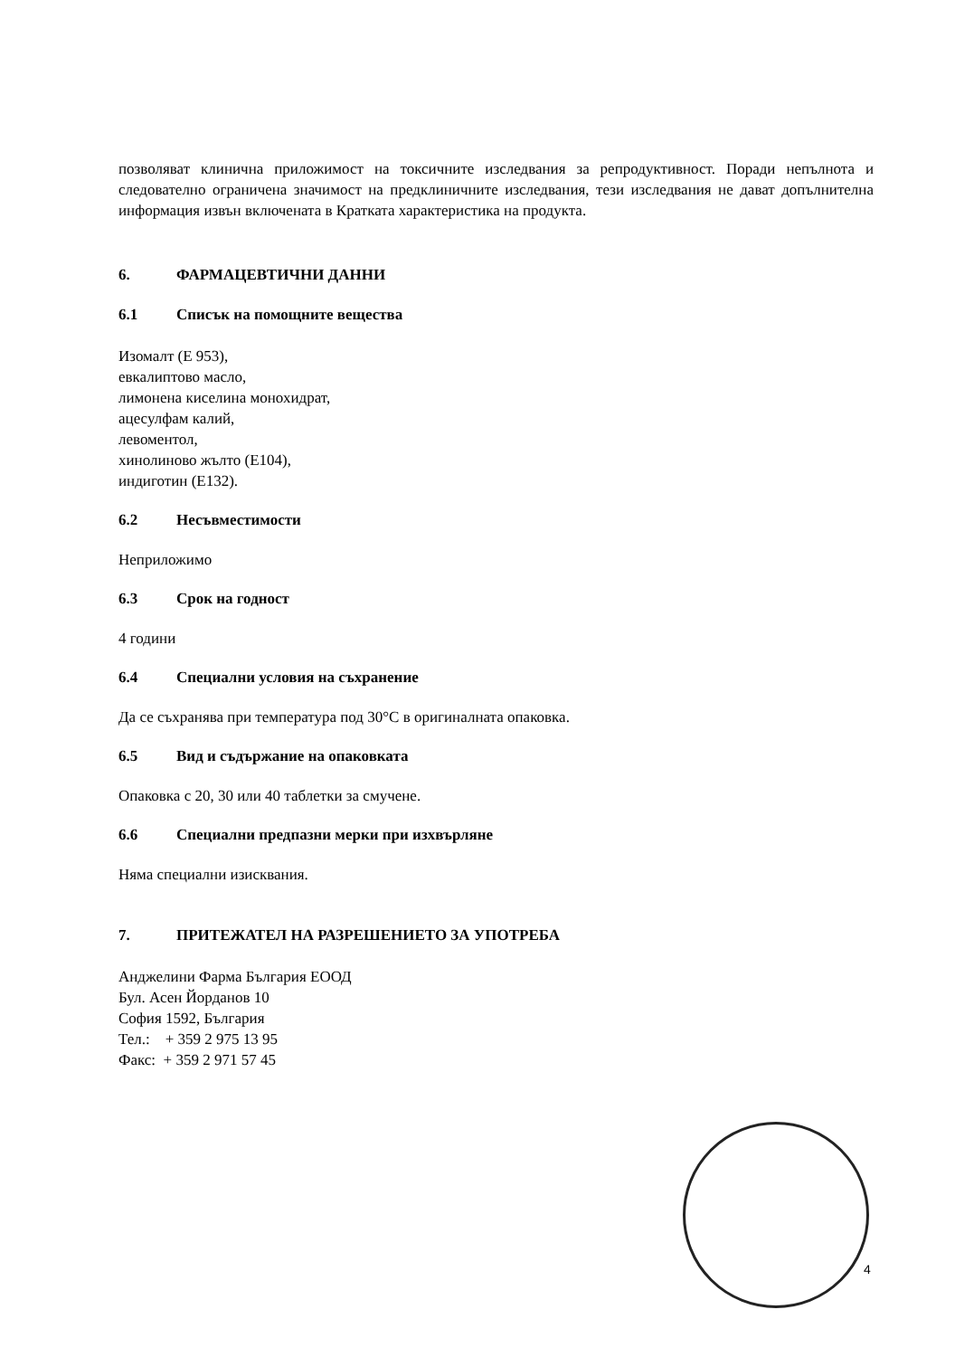позволяват клинична приложимост на токсичните изследвания за репродуктивност. Поради непълнота и следователно ограничена значимост на предклиничните изследвания, тези изследвания не дават допълнителна информация извън включената в Кратката характеристика на продукта.
6. ФАРМАЦЕВТИЧНИ ДАННИ
6.1 Списък на помощните вещества
Изомалт (Е 953),
евкалиптово масло,
лимонена киселина монохидрат,
ацесулфам калий,
левоментол,
хинолиново жълто (Е104),
индиготин (Е132).
6.2 Несъвместимости
Неприложимо
6.3 Срок на годност
4 години
6.4 Специални условия на съхранение
Да се съхранява при температура под 30°С в оригиналната опаковка.
6.5 Вид и съдържание на опаковката
Опаковка с 20, 30 или 40 таблетки за смучене.
6.6 Специални предпазни мерки при изхвърляне
Няма специални изисквания.
7. ПРИТЕЖАТЕЛ НА РАЗРЕШЕНИЕТО ЗА УПОТРЕБА
Анджелини Фарма България ЕООД
Бул. Асен Йорданов 10
София 1592, България
Тел.: + 359 2 975 13 95
Факс: + 359 2 971 57 45
4